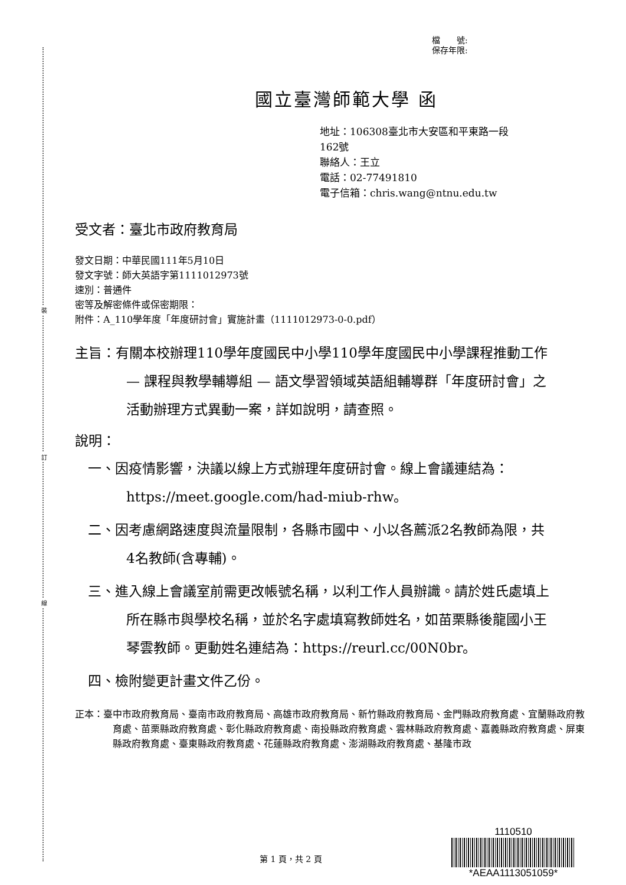裝
訂
線
檔　　號:
保存年限:
國立臺灣師範大學 函
地址：106308臺北市大安區和平東路一段
162號
聯絡人：王立
電話：02-77491810
電子信箱：chris.wang@ntnu.edu.tw
受文者：臺北市政府教育局
發文日期：中華民國111年5月10日
發文字號：師大英語字第1111012973號
速別：普通件
密等及解密條件或保密期限：
附件：A_110學年度「年度研討會」實施計畫（1111012973-0-0.pdf）
主旨：有關本校辦理110學年度國民中小學110學年度國民中小學課程推動工作— 課程與教學輔導組 — 語文學習領域英語組輔導群「年度研討會」之活動辦理方式異動一案，詳如說明，請查照。
說明：
一、因疫情影響，決議以線上方式辦理年度研討會。線上會議連結為：https://meet.google.com/had-miub-rhw。
二、因考慮網路速度與流量限制，各縣市國中、小以各薦派2名教師為限，共4名教師(含專輔)。
三、進入線上會議室前需更改帳號名稱，以利工作人員辦識。請於姓氏處填上所在縣市與學校名稱，並於名字處填寫教師姓名，如苗栗縣後龍國小王琴雲教師。更動姓名連結為：https://reurl.cc/00N0br。
四、檢附變更計畫文件乙份。
正本：臺中市政府教育局、臺南市政府教育局、高雄市政府教育局、新竹縣政府教育局、金門縣政府教育處、宜蘭縣政府教育處、苗栗縣政府教育處、彰化縣政府教育處、南投縣政府教育處、雲林縣政府教育處、嘉義縣政府教育處、屏東縣政府教育處、臺東縣政府教育處、花蓮縣政府教育處、澎湖縣政府教育處、基隆市政
第 1 頁，共 2 頁
1110510
*AEAA1113051059*